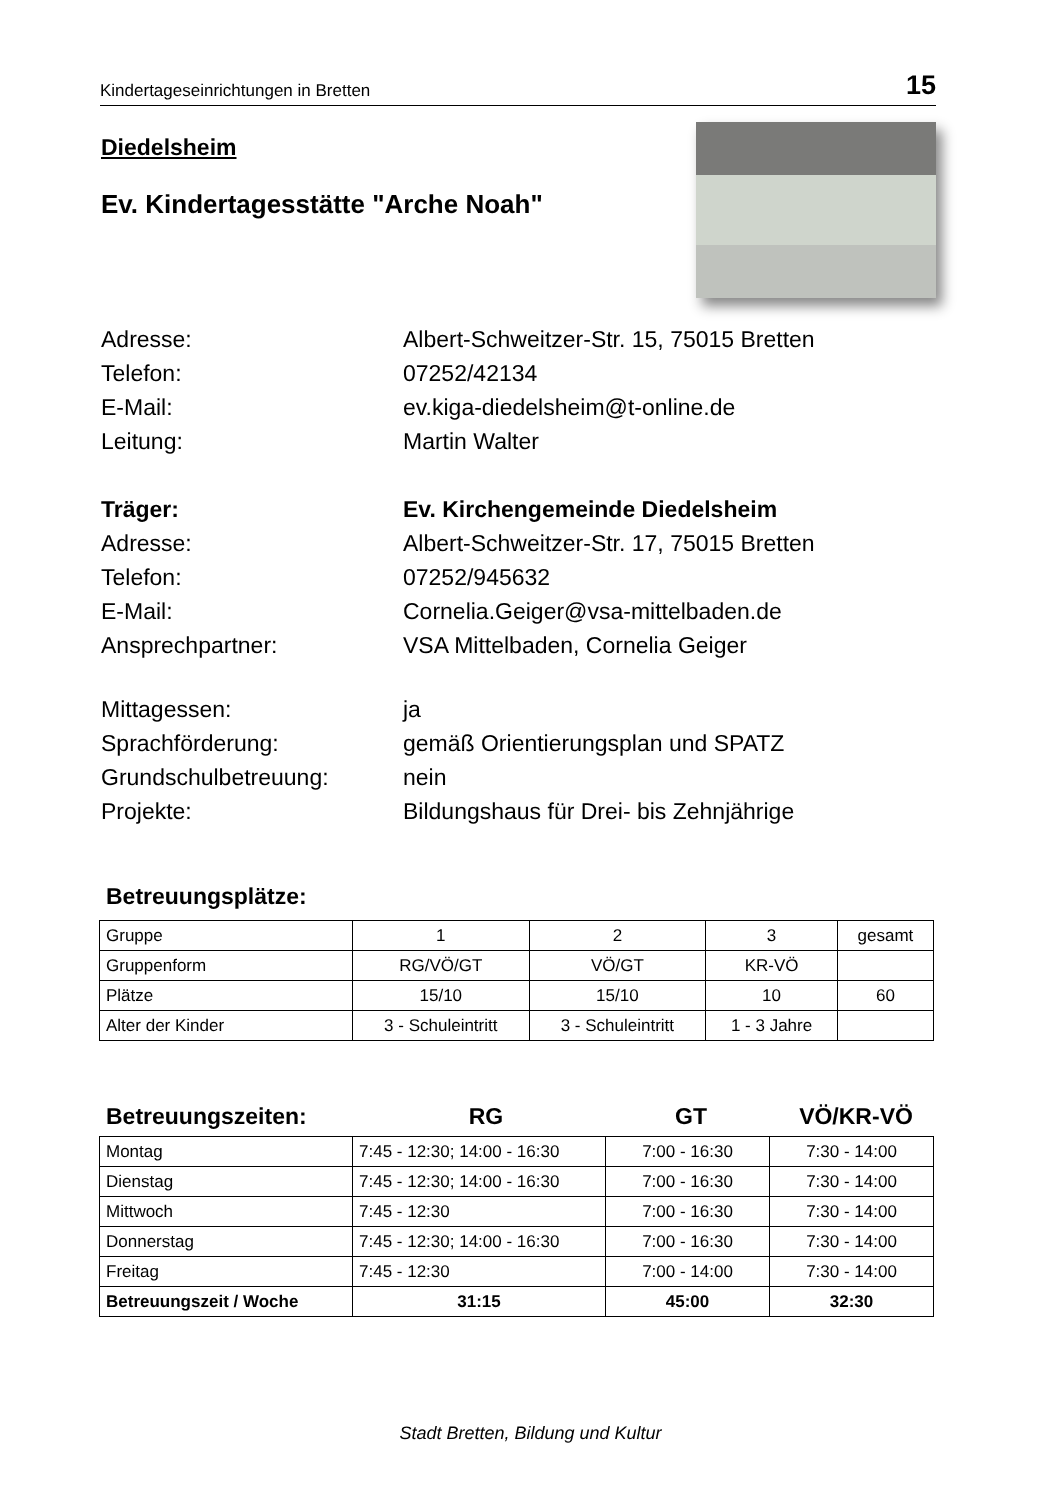Kindertageseinrichtungen in Bretten 15
Diedelsheim
Ev. Kindertagesstätte "Arche Noah"
Adresse: Albert-Schweitzer-Str. 15, 75015 Bretten
Telefon: 07252/42134
E-Mail: ev.kiga-diedelsheim@t-online.de
Leitung: Martin Walter
Träger: Ev. Kirchengemeinde Diedelsheim
Adresse: Albert-Schweitzer-Str. 17, 75015 Bretten
Telefon: 07252/945632
E-Mail: Cornelia.Geiger@vsa-mittelbaden.de
Ansprechpartner: VSA Mittelbaden, Cornelia Geiger
Mittagessen: ja
Sprachförderung: gemäß Orientierungsplan und SPATZ
Grundschulbetreuung: nein
Projekte: Bildungshaus für Drei- bis Zehnjährige
Betreuungsplätze:
| Gruppe | 1 | 2 | 3 | gesamt |
| Gruppenform | RG/VÖ/GT | VÖ/GT | KR-VÖ | |
| Plätze | 15/10 | 15/10 | 10 | 60 |
| Alter der Kinder | 3 - Schuleintritt | 3 - Schuleintritt | 1 - 3 Jahre | |
Betreuungszeiten: RG GT VÖ/KR-VÖ
| Montag | 7:45 - 12:30; 14:00 - 16:30 | 7:00 - 16:30 | 7:30 - 14:00 |
| Dienstag | 7:45 - 12:30; 14:00 - 16:30 | 7:00 - 16:30 | 7:30 - 14:00 |
| Mittwoch | 7:45 - 12:30 | 7:00 - 16:30 | 7:30 - 14:00 |
| Donnerstag | 7:45 - 12:30; 14:00 - 16:30 | 7:00 - 16:30 | 7:30 - 14:00 |
| Freitag | 7:45 - 12:30 | 7:00 - 14:00 | 7:30 - 14:00 |
| Betreuungszeit / Woche | 31:15 | 45:00 | 32:30 |
Stadt Bretten, Bildung und Kultur